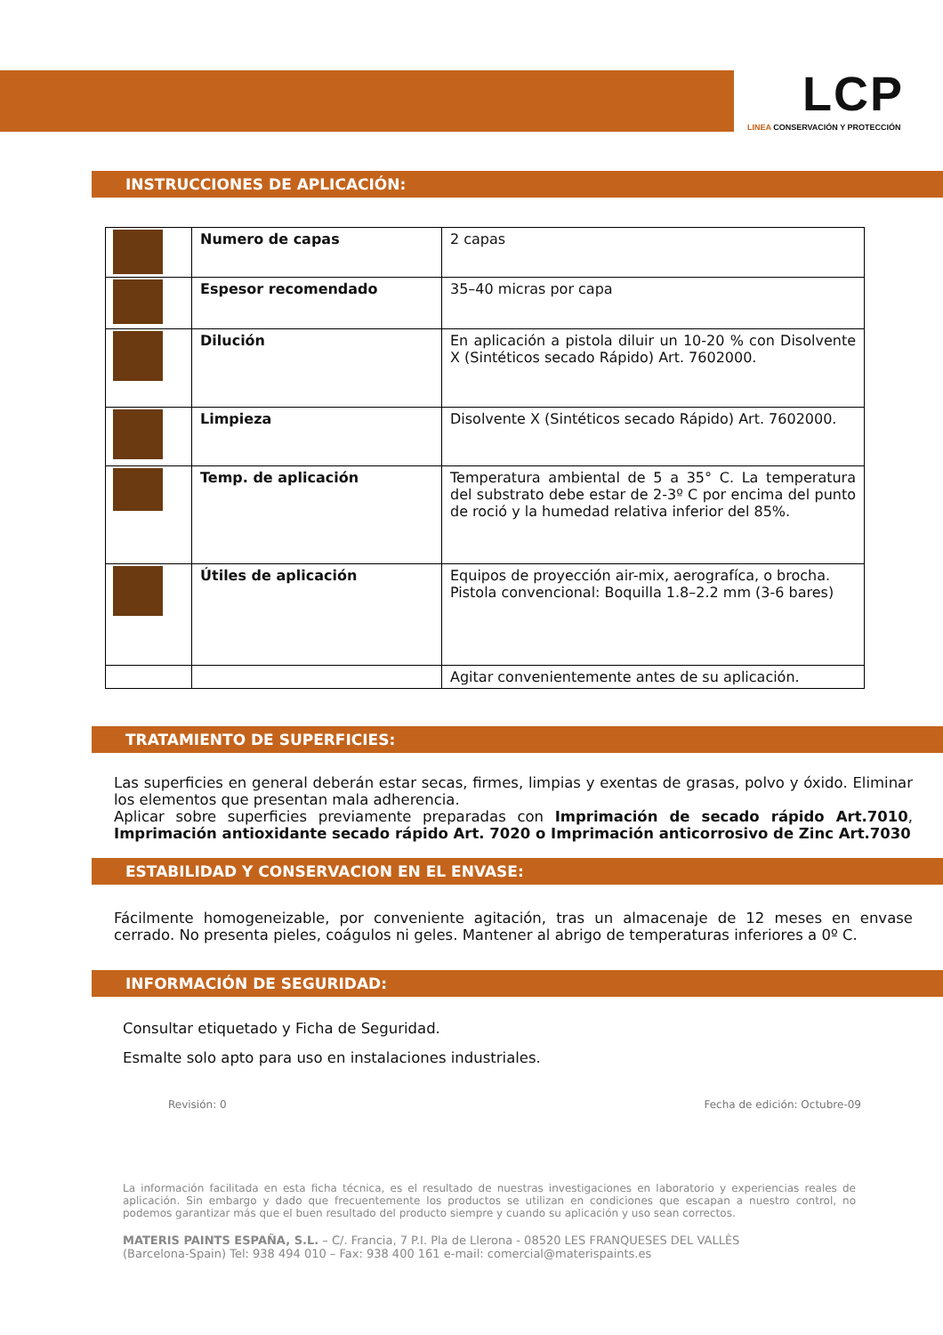LCP
LINEA CONSERVACIÓN Y PROTECCIÓN
INSTRUCCIONES DE APLICACIÓN:
| | Numero de capas | 2 capas |
| | Espesor recomendado | 35–40 micras por capa |
| | Dilución | En aplicación a pistola diluir un 10-20 % con Disolvente X (Sintéticos secado Rápido) Art. 7602000. |
| | Limpieza | Disolvente X (Sintéticos secado Rápido) Art. 7602000. |
| | Temp. de aplicación | Temperatura ambiental de 5 a 35° C. La temperatura del substrato debe estar de 2-3º C por encima del punto de roció y la humedad relativa inferior del 85%. |
| | Útiles de aplicación | Equipos de proyección air-mix, aerografíca, o brocha. Pistola convencional: Boquilla 1.8–2.2 mm (3-6 bares) |
| | | Agitar convenientemente antes de su aplicación. |
TRATAMIENTO DE SUPERFICIES:
Las superficies en general deberán estar secas, firmes, limpias y exentas de grasas, polvo y óxido. Eliminar los elementos que presentan mala adherencia.
Aplicar sobre superficies previamente preparadas con Imprimación de secado rápido Art.7010, Imprimación antioxidante secado rápido Art. 7020 o Imprimación anticorrosivo de Zinc Art.7030
ESTABILIDAD Y CONSERVACION EN EL ENVASE:
Fácilmente homogeneizable, por conveniente agitación, tras un almacenaje de 12 meses en envase cerrado. No presenta pieles, coágulos ni geles. Mantener al abrigo de temperaturas inferiores a 0º C.
INFORMACIÓN DE SEGURIDAD:
Consultar etiquetado y Ficha de Seguridad.
Esmalte solo apto para uso en instalaciones industriales.
Revisión: 0 Fecha de edición: Octubre-09
La información facilitada en esta ficha técnica, es el resultado de nuestras investigaciones en laboratorio y experiencias reales de aplicación. Sin embargo y dado que frecuentemente los productos se utilizan en condiciones que escapan a nuestro control, no podemos garantizar más que el buen resultado del producto siempre y cuando su aplicación y uso sean correctos.
MATERIS PAINTS ESPAÑA, S.L. – C/. Francia, 7 P.I. Pla de Llerona - 08520 LES FRANQUESES DEL VALLÈS (Barcelona-Spain) Tel: 938 494 010 – Fax: 938 400 161 e-mail: comercial@materispaints.es